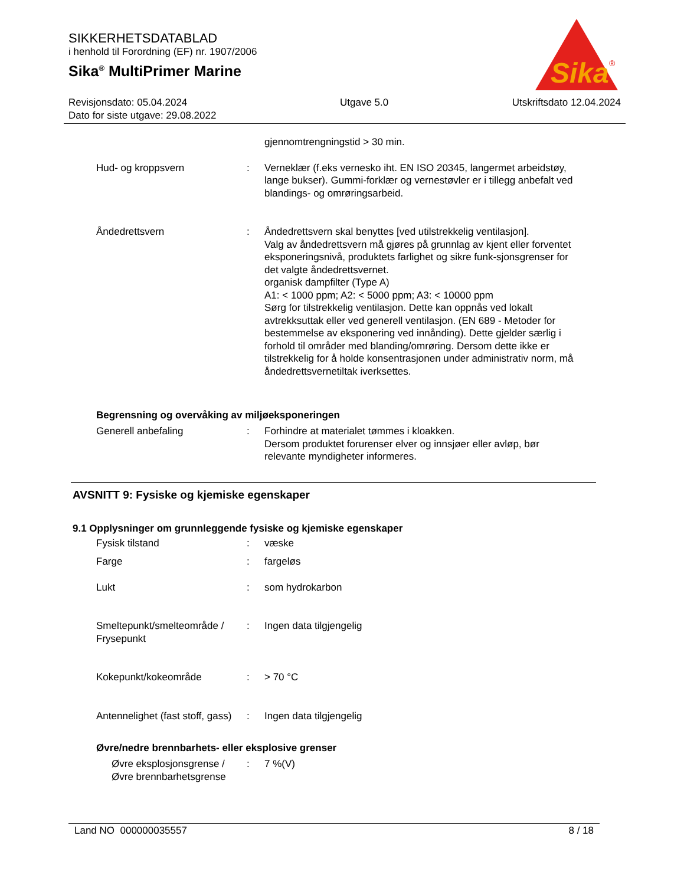SIKKERHETSDATABLAD
i henhold til Forordning (EF) nr. 1907/2006
Sika<sup>®</sup> MultiPrimer Marine
Sika
®
Revisjonsdato: 05.04.2024
Dato for siste utgave: 29.08.2022
Utgave 5.0 Utskriftsdato 12.04.2024
gjennomtrengningstid > 30 min.
Hud- og kroppsvern : Verneklær (f.eks vernesko iht. EN ISO 20345, langermet arbeidstøy, lange bukser). Gummi-forklær og vernestøvler er i tillegg anbefalt ved blandings- og omrøringsarbeid.
Åndedrettsvern : Åndedrettsvern skal benyttes [ved utilstrekkelig ventilasjon].
Valg av åndedrettsvern må gjøres på grunnlag av kjent eller forventet eksponeringsnivå, produktets farlighet og sikre funk-sjonsgrenser for det valgte åndedrettsvernet.
organisk dampfilter (Type A)
A1: < 1000 ppm; A2: < 5000 ppm; A3: < 10000 ppm
Sørg for tilstrekkelig ventilasjon. Dette kan oppnås ved lokalt avtrekksuttak eller ved generell ventilasjon. (EN 689 - Metoder for bestemmelse av eksponering ved innånding). Dette gjelder særlig i forhold til områder med blanding/omrøring. Dersom dette ikke er tilstrekkelig for å holde konsentrasjonen under administrativ norm, må åndedrettsvernetiltak iverksettes.
Begrensning og overvåking av miljøeksponeringen
Generell anbefaling : Forhindre at materialet tømmes i kloakken.
Dersom produktet forurenser elver og innsjøer eller avløp, bør relevante myndigheter informeres.
AVSNITT 9: Fysiske og kjemiske egenskaper
9.1 Opplysninger om grunnleggende fysiske og kjemiske egenskaper
Fysisk tilstand : væske
Farge : fargeløs
Lukt : som hydrokarbon
Smeltepunkt/smelteområde / Frysepunkt
: Ingen data tilgjengelig
Kokepunkt/kokeområde : > 70 °C
Antennelighet (fast stoff, gass)
: Ingen data tilgjengelig
Øvre/nedre brennbarhets- eller eksplosive grenser
Øvre eksplosjonsgrense / Øvre brennbarhetsgrense
: 7 %(V)
Land NO 000000035557 8 / 18